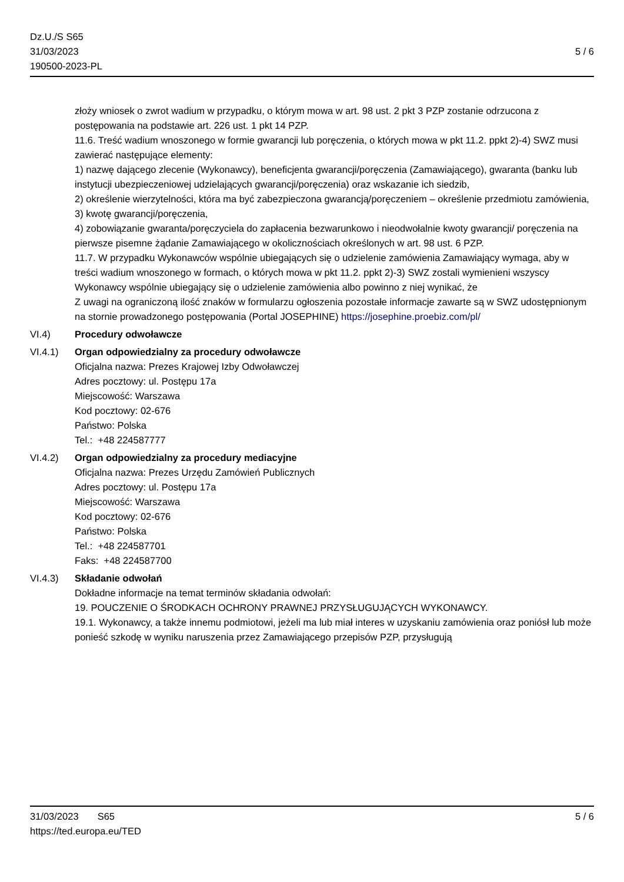5 / 6 Dz.U./S S65
31/03/2023
190500-2023-PL
złoży wniosek o zwrot wadium w przypadku, o którym mowa w art. 98 ust. 2 pkt 3 PZP zostanie odrzucona z postępowania na podstawie art. 226 ust. 1 pkt 14 PZP.
11.6. Treść wadium wnoszonego w formie gwarancji lub poręczenia, o których mowa w pkt 11.2. ppkt 2)-4) SWZ musi zawierać następujące elementy:
1) nazwę dającego zlecenie (Wykonawcy), beneficjenta gwarancji/poręczenia (Zamawiającego), gwaranta (banku lub instytucji ubezpieczeniowej udzielających gwarancji/poręczenia) oraz wskazanie ich siedzib,
2) określenie wierzytelności, która ma być zabezpieczona gwarancją/poręczeniem – określenie przedmiotu zamówienia,
3) kwotę gwarancji/poręczenia,
4) zobowiązanie gwaranta/poręczyciela do zapłacenia bezwarunkowo i nieodwołalnie kwoty gwarancji/ poręczenia na pierwsze pisemne żądanie Zamawiającego w okolicznościach określonych w art. 98 ust. 6 PZP.
11.7. W przypadku Wykonawców wspólnie ubiegających się o udzielenie zamówienia Zamawiający wymaga, aby w treści wadium wnoszonego w formach, o których mowa w pkt 11.2. ppkt 2)-3) SWZ zostali wymienieni wszyscy Wykonawcy wspólnie ubiegający się o udzielenie zamówienia albo powinno z niej wynikać, że
Z uwagi na ograniczoną ilość znaków w formularzu ogłoszenia pozostałe informacje zawarte są w SWZ udostępnionym na stornie prowadzonego postępowania (Portal JOSEPHINE) https://josephine.proebiz.com/pl/
VI.4) Procedury odwoławcze
VI.4.1) Organ odpowiedzialny za procedury odwoławcze
Oficjalna nazwa: Prezes Krajowej Izby Odwoławczej
Adres pocztowy: ul. Postępu 17a
Miejscowość: Warszawa
Kod pocztowy: 02-676
Państwo: Polska
Tel.: +48 224587777
VI.4.2) Organ odpowiedzialny za procedury mediacyjne
Oficjalna nazwa: Prezes Urzędu Zamówień Publicznych
Adres pocztowy: ul. Postępu 17a
Miejscowość: Warszawa
Kod pocztowy: 02-676
Państwo: Polska
Tel.: +48 224587701
Faks: +48 224587700
VI.4.3) Składanie odwołań
Dokładne informacje na temat terminów składania odwołań:
19. POUCZENIE O ŚRODKACH OCHRONY PRAWNEJ PRZYSŁUGUJĄCYCH WYKONAWCY.
19.1. Wykonawcy, a także innemu podmiotowi, jeżeli ma lub miał interes w uzyskaniu zamówienia oraz poniósł lub może ponieść szkodę w wyniku naruszenia przez Zamawiającego przepisów PZP, przysługują
5 / 6 31/03/2023 S65
https://ted.europa.eu/TED